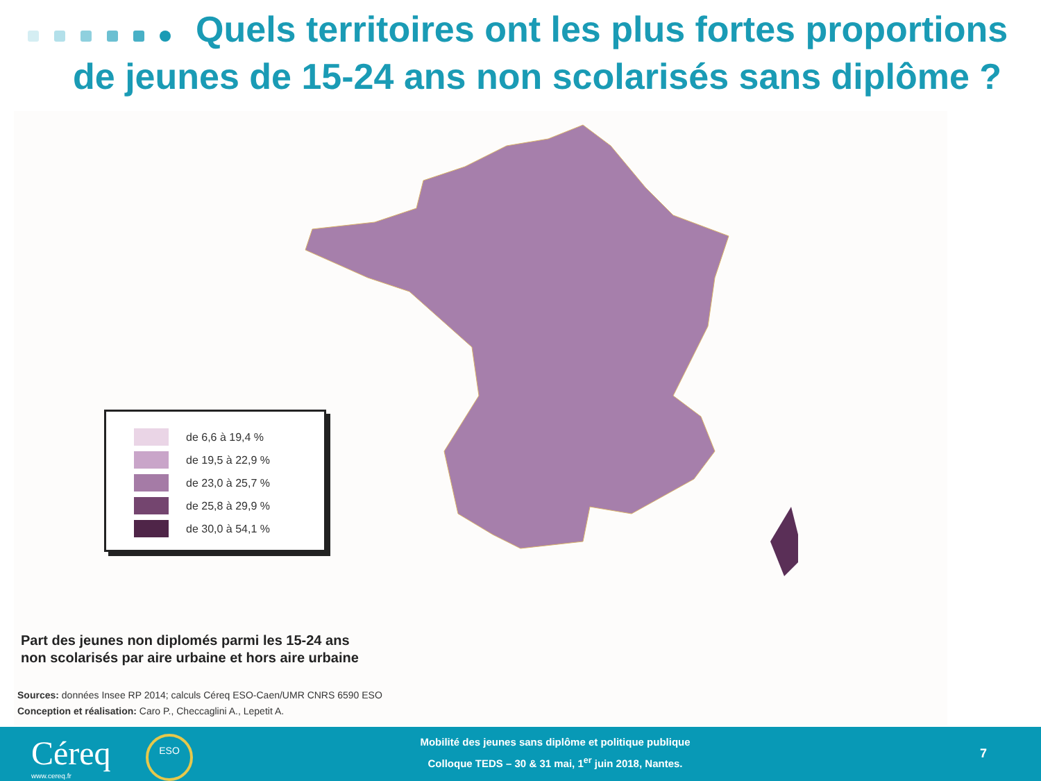Quels territoires ont les plus fortes proportions
de jeunes de 15-24 ans non scolarisés sans diplôme ?
de 6,6 à 19,4 %
de 19,5 à 22,9 %
de 23,0 à 25,7 %
de 25,8 à 29,9 %
de 30,0 à 54,1 %
Part des jeunes non diplomés parmi les 15-24 ans
non scolarisés par aire urbaine et hors aire urbaine
Sources: données Insee RP 2014; calculs Céreq ESO-Caen/UMR CNRS 6590 ESO
Conception et réalisation: Caro P., Checcaglini A., Lepetit A.
Céreq
www.cereq.fr
ESO
Mobilité des jeunes sans diplôme et politique publique
Colloque TEDS – 30 & 31 mai, 1<sup>er</sup> juin 2018, Nantes.
7